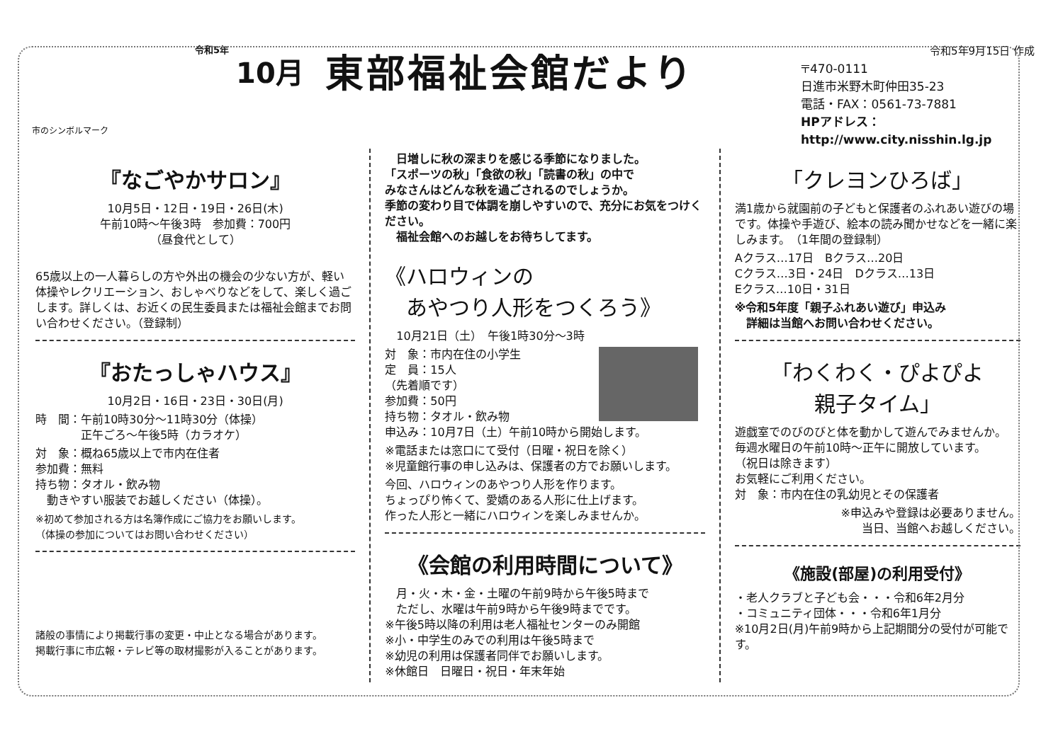市のシンボルマーク
令和5年 10月 東部福祉会館だより
令和5年9月15日 作成
〒470-0111
日進市米野木町仲田35-23
電話・FAX：0561-73-7881
HPアドレス：http://www.city.nisshin.lg.jp
『なごやかサロン』
10月5日・12日・19日・26日(木)
午前10時～午後3時　参加費：700円
（昼食代として）
65歳以上の一人暮らしの方や外出の機会の少ない方が、軽い体操やレクリエーション、おしゃべりなどをして、楽しく過ごします。詳しくは、お近くの民生委員または福祉会館までお問い合わせください。（登録制）
『おたっしゃハウス』
10月2日・16日・23日・30日(月)
時　間：午前10時30分～11時30分（体操）
　　　　正午ごろ～午後5時（カラオケ）
対　象：概ね65歳以上で市内在住者
参加費：無料
持ち物：タオル・飲み物
　動きやすい服装でお越しください（体操）。
※初めて参加される方は名簿作成にご協力をお願いします。
（体操の参加についてはお問い合わせください）
諸般の事情により掲載行事の変更・中止となる場合があります。
掲載行事に市広報・テレビ等の取材撮影が入ることがあります。
　日増しに秋の深まりを感じる季節になりました。
「スポーツの秋」「食欲の秋」「読書の秋」の中で
みなさんはどんな秋を過ごされるのでしょうか。
季節の変わり目で体調を崩しやすいので、充分にお気をつけください。
　福祉会館へのお越しをお待ちしてます。
《ハロウィンの
　あやつり人形をつくろう》
　10月21日（土）　午後1時30分～3時
対　象：市内在住の小学生
定　員：15人
（先着順です）
参加費：50円
持ち物：タオル・飲み物
申込み：10月7日（土）午前10時から開始します。
※電話または窓口にて受付（日曜・祝日を除く）
※児童館行事の申し込みは、保護者の方でお願いします。
今回、ハロウィンのあやつり人形を作ります。
ちょっぴり怖くて、愛嬌のある人形に仕上げます。
作った人形と一緒にハロウィンを楽しみませんか。
《会館の利用時間について》
　月・火・木・金・土曜の午前9時から午後5時まで
　ただし、水曜は午前9時から午後9時までです。
※午後5時以降の利用は老人福祉センターのみ開館
※小・中学生のみでの利用は午後5時まで
※幼児の利用は保護者同伴でお願いします。
※休館日　日曜日・祝日・年末年始
「クレヨンひろば」
満1歳から就園前の子どもと保護者のふれあい遊びの場です。体操や手遊び、絵本の読み聞かせなどを一緒に楽しみます。　（1年間の登録制）
Aクラス…17日　Bクラス…20日
Cクラス…3日・24日　Dクラス…13日
Eクラス…10日・31日
※令和5年度「親子ふれあい遊び」申込み
　詳細は当館へお問い合わせください。
「わくわく・ぴよぴよ
親子タイム」
遊戯室でのびのびと体を動かして遊んでみませんか。
毎週水曜日の午前10時～正午に開放しています。
（祝日は除きます）
お気軽にご利用ください。
対　象：市内在住の乳幼児とその保護者
※申込みや登録は必要ありません。
当日、当館へお越しください。
《施設(部屋)の利用受付》
・老人クラブと子ども会・・・令和6年2月分
・コミュニティ団体・・・令和6年1月分
※10月2日(月)午前9時から上記期間分の受付が可能です。